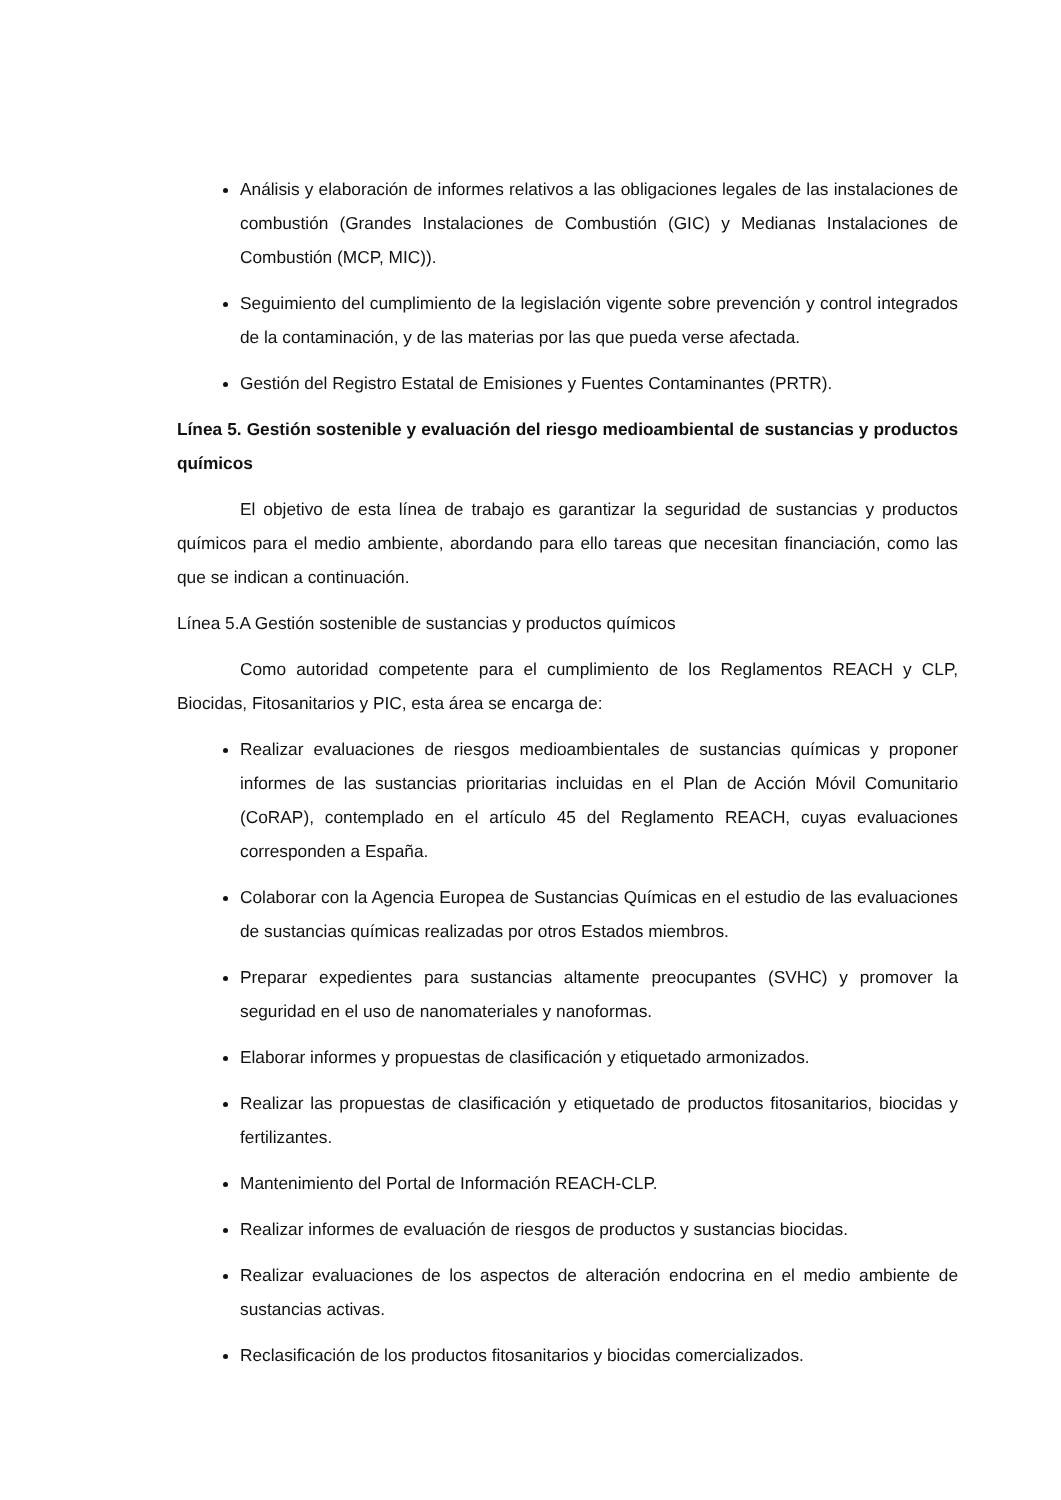Análisis y elaboración de informes relativos a las obligaciones legales de las instalaciones de combustión (Grandes Instalaciones de Combustión (GIC) y Medianas Instalaciones de Combustión (MCP, MIC)).
Seguimiento del cumplimiento de la legislación vigente sobre prevención y control integrados de la contaminación, y de las materias por las que pueda verse afectada.
Gestión del Registro Estatal de Emisiones y Fuentes Contaminantes (PRTR).
Línea 5. Gestión sostenible y evaluación del riesgo medioambiental de sustancias y productos químicos
El objetivo de esta línea de trabajo es garantizar la seguridad de sustancias y productos químicos para el medio ambiente, abordando para ello tareas que necesitan financiación, como las que se indican a continuación.
Línea 5.A Gestión sostenible de sustancias y productos químicos
Como autoridad competente para el cumplimiento de los Reglamentos REACH y CLP, Biocidas, Fitosanitarios y PIC, esta área se encarga de:
Realizar evaluaciones de riesgos medioambientales de sustancias químicas y proponer informes de las sustancias prioritarias incluidas en el Plan de Acción Móvil Comunitario (CoRAP), contemplado en el artículo 45 del Reglamento REACH, cuyas evaluaciones corresponden a España.
Colaborar con la Agencia Europea de Sustancias Químicas en el estudio de las evaluaciones de sustancias químicas realizadas por otros Estados miembros.
Preparar expedientes para sustancias altamente preocupantes (SVHC) y promover la seguridad en el uso de nanomateriales y nanoformas.
Elaborar informes y propuestas de clasificación y etiquetado armonizados.
Realizar las propuestas de clasificación y etiquetado de productos fitosanitarios, biocidas y fertilizantes.
Mantenimiento del Portal de Información REACH-CLP.
Realizar informes de evaluación de riesgos de productos y sustancias biocidas.
Realizar evaluaciones de los aspectos de alteración endocrina en el medio ambiente de sustancias activas.
Reclasificación de los productos fitosanitarios y biocidas comercializados.